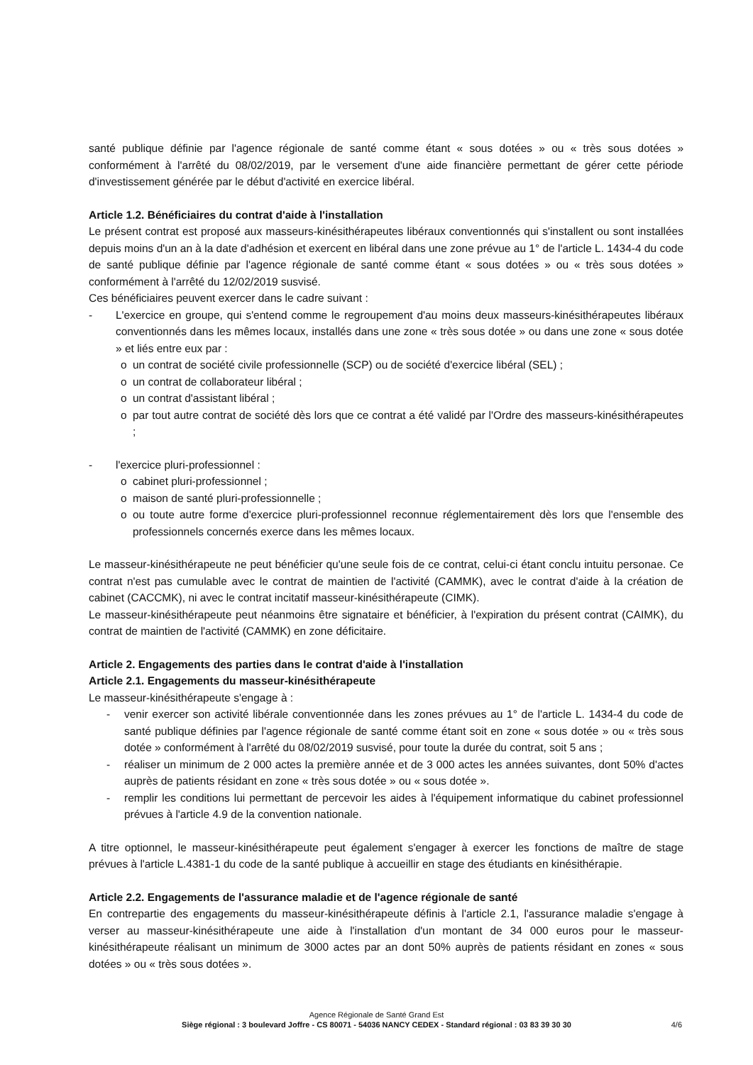santé publique définie par l'agence régionale de santé comme étant « sous dotées » ou « très sous dotées » conformément à l'arrêté du 08/02/2019, par le versement d'une aide financière permettant de gérer cette période d'investissement générée par le début d'activité en exercice libéral.
Article 1.2. Bénéficiaires du contrat d'aide à l'installation
Le présent contrat est proposé aux masseurs-kinésithérapeutes libéraux conventionnés qui s'installent ou sont installées depuis moins d'un an à la date d'adhésion et exercent en libéral dans une zone prévue au 1° de l'article L. 1434-4 du code de santé publique définie par l'agence régionale de santé comme étant « sous dotées » ou « très sous dotées » conformément à l'arrêté du 12/02/2019 susvisé.
Ces bénéficiaires peuvent exercer dans le cadre suivant :
- L'exercice en groupe, qui s'entend comme le regroupement d'au moins deux masseurs-kinésithérapeutes libéraux conventionnés dans les mêmes locaux, installés dans une zone « très sous dotée » ou dans une zone « sous dotée » et liés entre eux par :
o un contrat de société civile professionnelle (SCP) ou de société d'exercice libéral (SEL) ;
o un contrat de collaborateur libéral ;
o un contrat d'assistant libéral ;
o par tout autre contrat de société dès lors que ce contrat a été validé par l'Ordre des masseurs-kinésithérapeutes ;
- l'exercice pluri-professionnel :
o cabinet pluri-professionnel ;
o maison de santé pluri-professionnelle ;
o ou toute autre forme d'exercice pluri-professionnel reconnue réglementairement dès lors que l'ensemble des professionnels concernés exerce dans les mêmes locaux.
Le masseur-kinésithérapeute ne peut bénéficier qu'une seule fois de ce contrat, celui-ci étant conclu intuitu personae. Ce contrat n'est pas cumulable avec le contrat de maintien de l'activité (CAMMK), avec le contrat d'aide à la création de cabinet (CACCMK), ni avec le contrat incitatif masseur-kinésithérapeute (CIMK).
Le masseur-kinésithérapeute peut néanmoins être signataire et bénéficier, à l'expiration du présent contrat (CAIMK), du contrat de maintien de l'activité (CAMMK) en zone déficitaire.
Article 2. Engagements des parties dans le contrat d'aide à l'installation
Article 2.1. Engagements du masseur-kinésithérapeute
Le masseur-kinésithérapeute s'engage à :
- venir exercer son activité libérale conventionnée dans les zones prévues au 1° de l'article L. 1434-4 du code de santé publique définies par l'agence régionale de santé comme étant soit en zone « sous dotée » ou « très sous dotée » conformément à l'arrêté du 08/02/2019 susvisé, pour toute la durée du contrat, soit 5 ans ;
- réaliser un minimum de 2 000 actes la première année et de 3 000 actes les années suivantes, dont 50% d'actes auprès de patients résidant en zone « très sous dotée » ou « sous dotée ».
- remplir les conditions lui permettant de percevoir les aides à l'équipement informatique du cabinet professionnel prévues à l'article 4.9 de la convention nationale.
A titre optionnel, le masseur-kinésithérapeute peut également s'engager à exercer les fonctions de maître de stage prévues à l'article L.4381-1 du code de la santé publique à accueillir en stage des étudiants en kinésithérapie.
Article 2.2. Engagements de l'assurance maladie et de l'agence régionale de santé
En contrepartie des engagements du masseur-kinésithérapeute définis à l'article 2.1, l'assurance maladie s'engage à verser au masseur-kinésithérapeute une aide à l'installation d'un montant de 34 000 euros pour le masseur-kinésithérapeute réalisant un minimum de 3000 actes par an dont 50% auprès de patients résidant en zones « sous dotées » ou « très sous dotées ».
Agence Régionale de Santé Grand Est
Siège régional : 3 boulevard Joffre - CS 80071 - 54036 NANCY CEDEX - Standard régional : 03 83 39 30 30
4/6